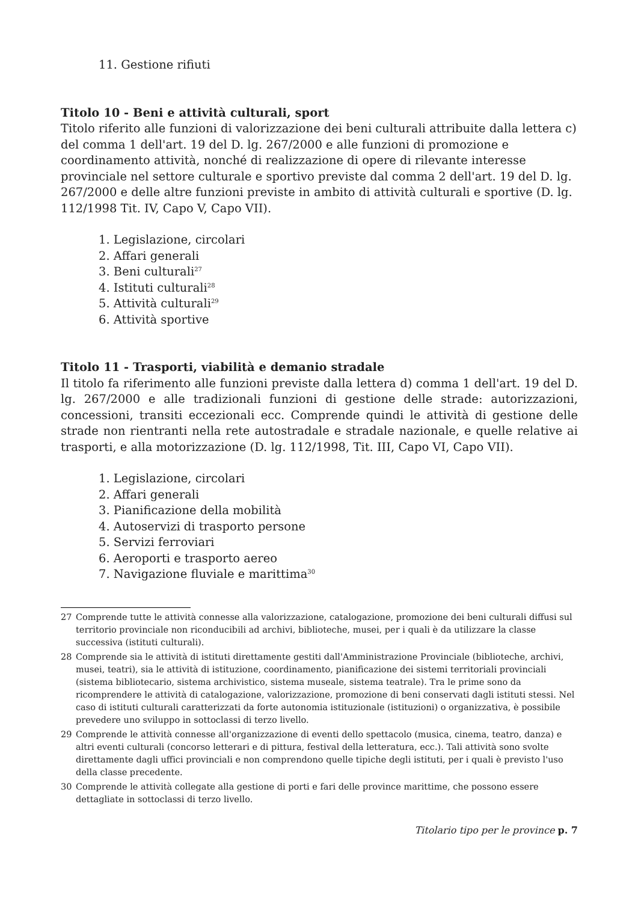11. Gestione rifiuti
Titolo 10 - Beni e attività culturali, sport
Titolo riferito alle funzioni di valorizzazione dei beni culturali attribuite dalla lettera c) del comma 1 dell'art. 19 del D. lg. 267/2000 e alle funzioni di promozione e coordinamento attività, nonché di realizzazione di opere di rilevante interesse provinciale nel settore culturale e sportivo previste dal comma 2 dell'art. 19 del D. lg. 267/2000 e delle altre funzioni previste in ambito di attività culturali e sportive (D. lg. 112/1998 Tit. IV, Capo V, Capo VII).
1. Legislazione, circolari
2. Affari generali
3. Beni culturali<sup>27</sup>
4. Istituti culturali<sup>28</sup>
5. Attività culturali<sup>29</sup>
6. Attività sportive
Titolo 11 - Trasporti, viabilità e demanio stradale
Il titolo fa riferimento alle funzioni previste dalla lettera d) comma 1 dell'art. 19 del D. lg. 267/2000 e alle tradizionali funzioni di gestione delle strade: autorizzazioni, concessioni, transiti eccezionali ecc. Comprende quindi le attività di gestione delle strade non rientranti nella rete autostradale e stradale nazionale, e quelle relative ai trasporti, e alla motorizzazione (D. lg. 112/1998, Tit. III, Capo VI, Capo VII).
1. Legislazione, circolari
2. Affari generali
3. Pianificazione della mobilità
4. Autoservizi di trasporto persone
5. Servizi ferroviari
6. Aeroporti e trasporto aereo
7. Navigazione fluviale e marittima<sup>30</sup>
27 Comprende tutte le attività connesse alla valorizzazione, catalogazione, promozione dei beni culturali diffusi sul territorio provinciale non riconducibili ad archivi, biblioteche, musei, per i quali è da utilizzare la classe successiva (istituti culturali).
28 Comprende sia le attività di istituti direttamente gestiti dall'Amministrazione Provinciale (biblioteche, archivi, musei, teatri), sia le attività di istituzione, coordinamento, pianificazione dei sistemi territoriali provinciali (sistema bibliotecario, sistema archivistico, sistema museale, sistema teatrale). Tra le prime sono da ricomprendere le attività di catalogazione, valorizzazione, promozione di beni conservati dagli istituti stessi. Nel caso di istituti culturali caratterizzati da forte autonomia istituzionale (istituzioni) o organizzativa, è possibile prevedere uno sviluppo in sottoclassi di terzo livello.
29 Comprende le attività connesse all'organizzazione di eventi dello spettacolo (musica, cinema, teatro, danza) e altri eventi culturali (concorso letterari e di pittura, festival della letteratura, ecc.). Tali attività sono svolte direttamente dagli uffici provinciali e non comprendono quelle tipiche degli istituti, per i quali è previsto l'uso della classe precedente.
30 Comprende le attività collegate alla gestione di porti e fari delle province marittime, che possono essere dettagliate in sottoclassi di terzo livello.
Titolario tipo per le province p. 7